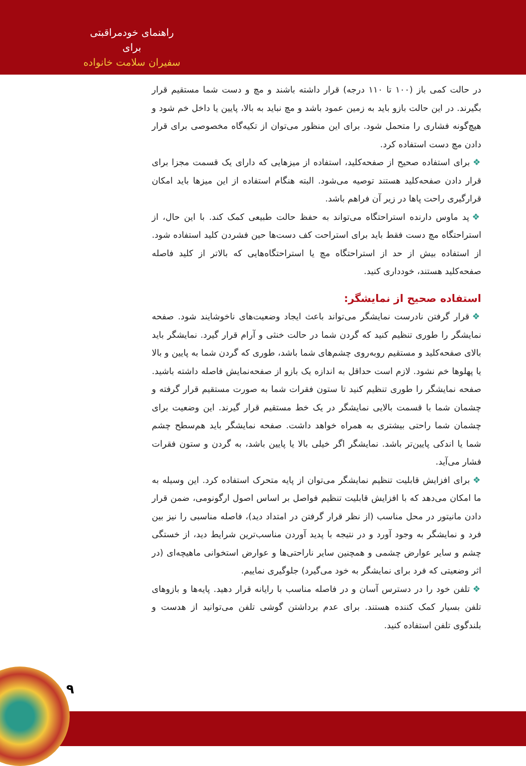راهنمای خودمراقبتی برای
سفیران سلامت خانواده
در حالت کمی باز (۱۰۰ تا ۱۱۰ درجه) قرار داشته باشند و مچ و دست شما مستقیم قرار بگیرند. در این حالت بازو باید به زمین عمود باشد و مچ نباید به بالا، پایین یا داخل خم شود و هیچ‌گونه فشاری را متحمل شود. برای این منظور می‌توان از تکیه‌گاه مخصوصی برای قرار دادن مچ دست استفاده کرد.
❖ برای استفاده صحیح از صفحه‌کلید، استفاده از میزهایی که دارای یک قسمت مجزا برای قرار دادن صفحه‌کلید هستند توصیه می‌شود. البته هنگام استفاده از این میزها باید امکان قرارگیری راحت پاها در زیر آن فراهم باشد.
❖ پد ماوس دارنده استراحتگاه می‌تواند به حفظ حالت طبیعی کمک کند. با این حال، از استراحتگاه مچ دست فقط باید برای استراحت کف دست‌ها حین فشردن کلید استفاده شود. از استفاده بیش از حد از استراحتگاه مچ یا استراحتگاه‌هایی که بالاتر از کلید فاصله صفحه‌کلید هستند، خودداری کنید.
استفاده صحیح از نمایشگر:
❖ قرار گرفتن نادرست نمایشگر می‌تواند باعث ایجاد وضعیت‌های ناخوشایند شود. صفحه نمایشگر را طوری تنظیم کنید که گردن شما در حالت خنثی و آرام قرار گیرد. نمایشگر باید بالای صفحه‌کلید و مستقیم روبه‌روی چشم‌های شما باشد، طوری که گردن شما به پایین و بالا یا پهلوها خم نشود. لازم است حداقل به اندازه یک بازو از صفحه‌نمایش فاصله داشته باشید. صفحه نمایشگر را طوری تنظیم کنید تا ستون فقرات شما به صورت مستقیم قرار گرفته و چشمان شما با قسمت بالایی نمایشگر در یک خط مستقیم قرار گیرند. این وضعیت برای چشمان شما راحتی بیشتری به همراه خواهد داشت. صفحه نمایشگر باید هم‌سطح چشم شما یا اندکی پایین‌تر باشد. نمایشگر اگر خیلی بالا یا پایین باشد، به گردن و ستون فقرات فشار می‌آید.
❖ برای افزایش قابلیت تنظیم نمایشگر می‌توان از پایه متحرک استفاده کرد. این وسیله به ما امکان می‌دهد که با افزایش قابلیت تنظیم فواصل بر اساس اصول ارگونومی، ضمن قرار دادن مانیتور در محل مناسب (از نظر قرار گرفتن در امتداد دید)، فاصله مناسبی را نیز بین فرد و نمایشگر به وجود آورد و در نتیجه با پدید آوردن مناسب‌ترین شرایط دید، از خستگی چشم و سایر عوارض چشمی و همچنین سایر ناراحتی‌ها و عوارض استخوانی ماهیچه‌ای (در اثر وضعیتی که فرد برای نمایشگر به خود می‌گیرد) جلوگیری نماییم.
❖ تلفن خود را در دسترس آسان و در فاصله مناسب با رایانه قرار دهید. پایه‌ها و بازوهای تلفن بسیار کمک کننده هستند. برای عدم برداشتن گوشی تلفن می‌توانید از هدست و بلندگوی تلفن استفاده کنید.
۹